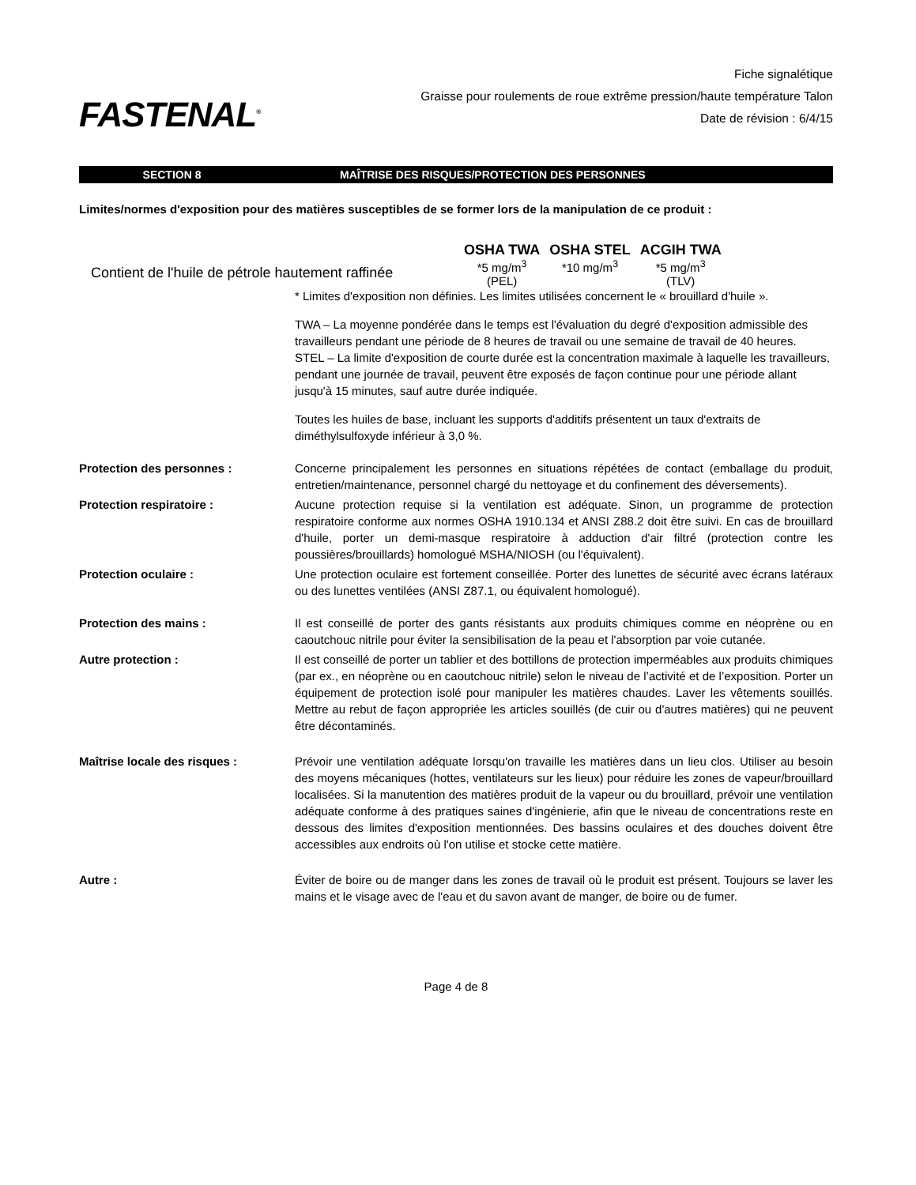FASTENAL<sup>®</sup>
Fiche signalétique
Graisse pour roulements de roue extrême pression/haute température Talon
Date de révision : 6/4/15
SECTION 8 MAÎTRISE DES RISQUES/PROTECTION DES PERSONNES
Limites/normes d'exposition pour des matières susceptibles de se former lors de la manipulation de ce produit :
| | OSHA TWA | OSHA STEL | ACGIH TWA |
| --- | --- | --- | --- |
| Contient de l'huile de pétrole hautement raffinée | *5 mg/m<sup>3</sup> (PEL) | *10 mg/m<sup>3</sup> | *5 mg/m<sup>3</sup> (TLV) |
* Limites d'exposition non définies. Les limites utilisées concernent le « brouillard d'huile ».
TWA – La moyenne pondérée dans le temps est l'évaluation du degré d'exposition admissible des travailleurs pendant une période de 8 heures de travail ou une semaine de travail de 40 heures.
STEL – La limite d'exposition de courte durée est la concentration maximale à laquelle les travailleurs, pendant une journée de travail, peuvent être exposés de façon continue pour une période allant jusqu'à 15 minutes, sauf autre durée indiquée.
Toutes les huiles de base, incluant les supports d'additifs présentent un taux d'extraits de diméthylsulfoxyde inférieur à 3,0 %.
Protection des personnes : Concerne principalement les personnes en situations répétées de contact (emballage du produit, entretien/maintenance, personnel chargé du nettoyage et du confinement des déversements).
Protection respiratoire : Aucune protection requise si la ventilation est adéquate. Sinon, un programme de protection respiratoire conforme aux normes OSHA 1910.134 et ANSI Z88.2 doit être suivi. En cas de brouillard d'huile, porter un demi-masque respiratoire à adduction d'air filtré (protection contre les poussières/brouillards) homologué MSHA/NIOSH (ou l'équivalent).
Protection oculaire : Une protection oculaire est fortement conseillée. Porter des lunettes de sécurité avec écrans latéraux ou des lunettes ventilées (ANSI Z87.1, ou équivalent homologué).
Protection des mains : Il est conseillé de porter des gants résistants aux produits chimiques comme en néoprène ou en caoutchouc nitrile pour éviter la sensibilisation de la peau et l'absorption par voie cutanée.
Autre protection : Il est conseillé de porter un tablier et des bottillons de protection imperméables aux produits chimiques (par ex., en néoprène ou en caoutchouc nitrile) selon le niveau de l’activité et de l’exposition. Porter un équipement de protection isolé pour manipuler les matières chaudes. Laver les vêtements souillés. Mettre au rebut de façon appropriée les articles souillés (de cuir ou d'autres matières) qui ne peuvent être décontaminés.
Maîtrise locale des risques : Prévoir une ventilation adéquate lorsqu'on travaille les matières dans un lieu clos. Utiliser au besoin des moyens mécaniques (hottes, ventilateurs sur les lieux) pour réduire les zones de vapeur/brouillard localisées. Si la manutention des matières produit de la vapeur ou du brouillard, prévoir une ventilation adéquate conforme à des pratiques saines d'ingénierie, afin que le niveau de concentrations reste en dessous des limites d'exposition mentionnées. Des bassins oculaires et des douches doivent être accessibles aux endroits où l'on utilise et stocke cette matière.
Autre : Éviter de boire ou de manger dans les zones de travail où le produit est présent. Toujours se laver les mains et le visage avec de l'eau et du savon avant de manger, de boire ou de fumer.
Page 4 de 8